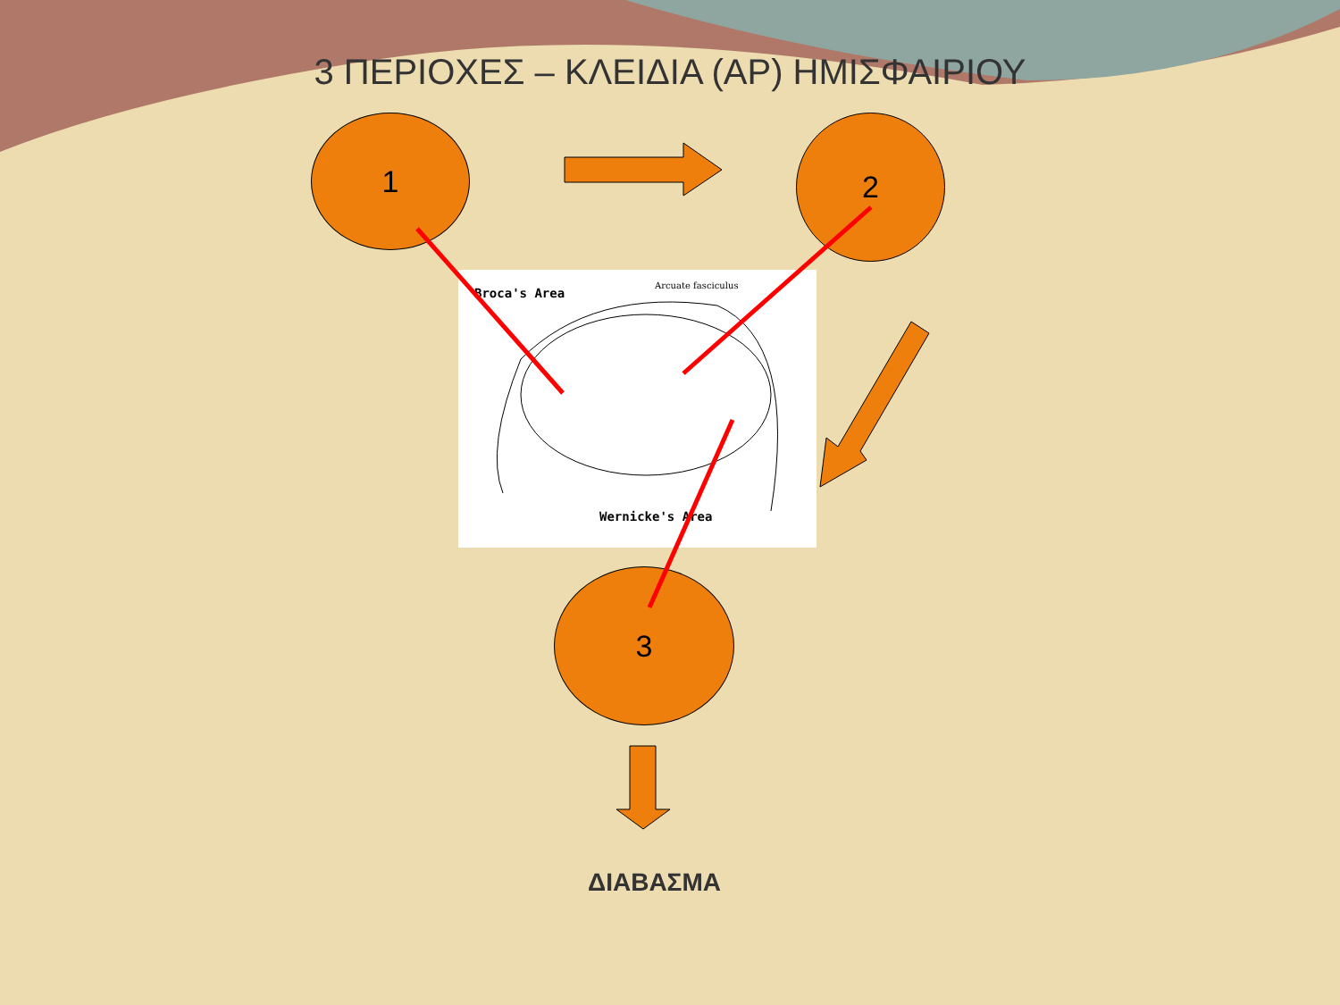3 ΠΕΡΙΟΧΕΣ – ΚΛΕΙΔΙΑ (ΑΡ) ΗΜΙΣΦΑΙΡΙΟΥ
1 2
3
Broca's Area
Arcuate fasciculus
Wernicke's Area
ΔΙΑΒΑΣΜΑ